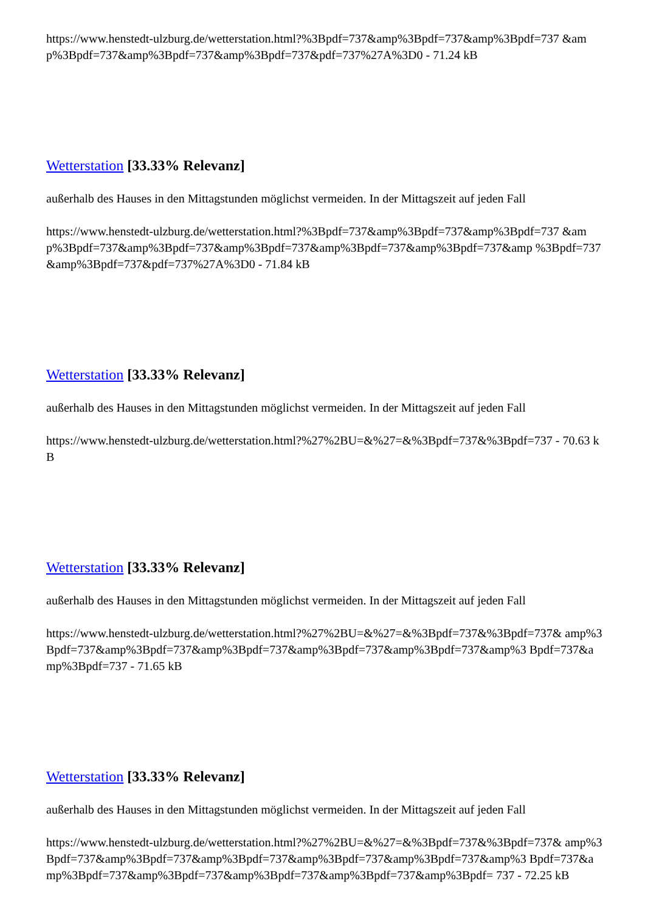https://www.henstedt-ulzburg.de/wetterstation.html?%3Bpdf=737&amp%3Bpdf=737&amp%3Bpdf=737 &amp%3Bpdf=737&amp%3Bpdf=737&amp%3Bpdf=737&pdf=737%27A%3D0 - 71.24 kB
Wetterstation [33.33% Relevanz]
außerhalb des Hauses in den Mittagstunden möglichst vermeiden. In der Mittagszeit auf jeden Fall
https://www.henstedt-ulzburg.de/wetterstation.html?%3Bpdf=737&amp%3Bpdf=737&amp%3Bpdf=737 &amp%3Bpdf=737&amp%3Bpdf=737&amp%3Bpdf=737&amp%3Bpdf=737&amp%3Bpdf=737&amp %3Bpdf=737&amp%3Bpdf=737&pdf=737%27A%3D0 - 71.84 kB
Wetterstation [33.33% Relevanz]
außerhalb des Hauses in den Mittagstunden möglichst vermeiden. In der Mittagszeit auf jeden Fall
https://www.henstedt-ulzburg.de/wetterstation.html?%27%2BU=&%27=&%3Bpdf=737&%3Bpdf=737 - 70.63 kB
Wetterstation [33.33% Relevanz]
außerhalb des Hauses in den Mittagstunden möglichst vermeiden. In der Mittagszeit auf jeden Fall
https://www.henstedt-ulzburg.de/wetterstation.html?%27%2BU=&%27=&%3Bpdf=737&%3Bpdf=737& amp%3Bpdf=737&amp%3Bpdf=737&amp%3Bpdf=737&amp%3Bpdf=737&amp%3Bpdf=737&amp%3 Bpdf=737&amp%3Bpdf=737 - 71.65 kB
Wetterstation [33.33% Relevanz]
außerhalb des Hauses in den Mittagstunden möglichst vermeiden. In der Mittagszeit auf jeden Fall
https://www.henstedt-ulzburg.de/wetterstation.html?%27%2BU=&%27=&%3Bpdf=737&%3Bpdf=737& amp%3Bpdf=737&amp%3Bpdf=737&amp%3Bpdf=737&amp%3Bpdf=737&amp%3Bpdf=737&amp%3 Bpdf=737&amp%3Bpdf=737&amp%3Bpdf=737&amp%3Bpdf=737&amp%3Bpdf=737&amp%3Bpdf= 737 - 72.25 kB